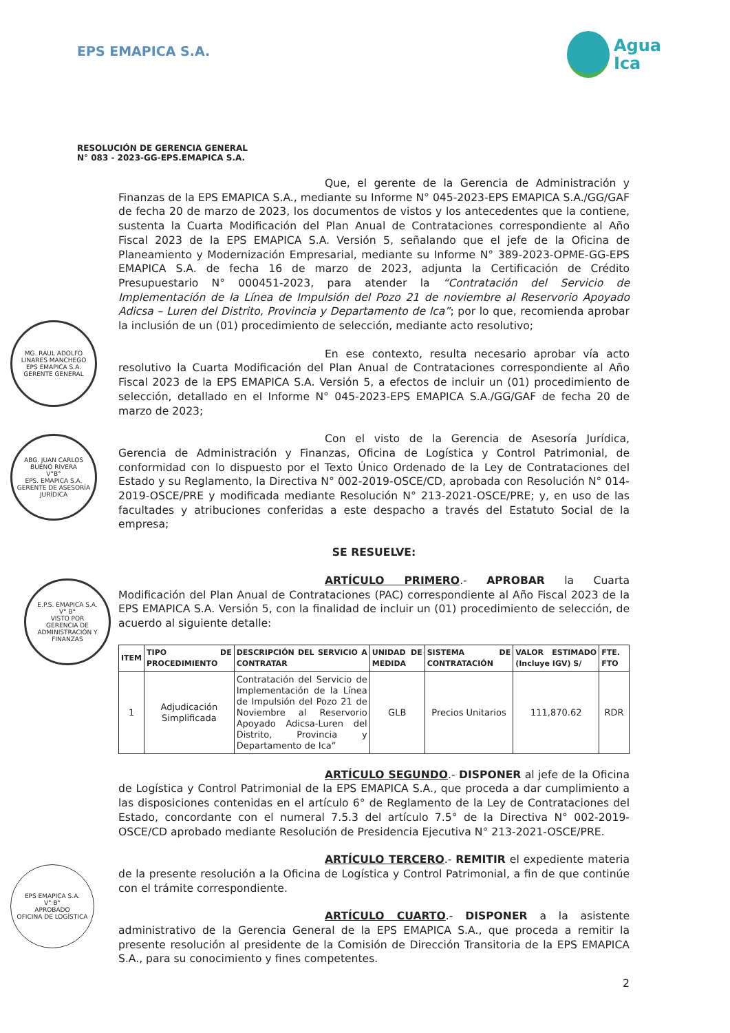EPS EMAPICA S.A.
Agua
Ica
RESOLUCIÓN DE GERENCIA GENERAL
N° 083 - 2023-GG-EPS.EMAPICA S.A.
Que, el gerente de la Gerencia de Administración y Finanzas de la EPS EMAPICA S.A., mediante su Informe N° 045-2023-EPS EMAPICA S.A./GG/GAF de fecha 20 de marzo de 2023, los documentos de vistos y los antecedentes que la contiene, sustenta la Cuarta Modificación del Plan Anual de Contrataciones correspondiente al Año Fiscal 2023 de la EPS EMAPICA S.A. Versión 5, señalando que el jefe de la Oficina de Planeamiento y Modernización Empresarial, mediante su Informe N° 389-2023-OPME-GG-EPS EMAPICA S.A. de fecha 16 de marzo de 2023, adjunta la Certificación de Crédito Presupuestario N° 000451-2023, para atender la “Contratación del Servicio de Implementación de la Línea de Impulsión del Pozo 21 de noviembre al Reservorio Apoyado Adicsa – Luren del Distrito, Provincia y Departamento de Ica”; por lo que, recomienda aprobar la inclusión de un (01) procedimiento de selección, mediante acto resolutivo;
En ese contexto, resulta necesario aprobar vía acto resolutivo la Cuarta Modificación del Plan Anual de Contrataciones correspondiente al Año Fiscal 2023 de la EPS EMAPICA S.A. Versión 5, a efectos de incluir un (01) procedimiento de selección, detallado en el Informe N° 045-2023-EPS EMAPICA S.A./GG/GAF de fecha 20 de marzo de 2023;
Con el visto de la Gerencia de Asesoría Jurídica, Gerencia de Administración y Finanzas, Oficina de Logística y Control Patrimonial, de conformidad con lo dispuesto por el Texto Único Ordenado de la Ley de Contrataciones del Estado y su Reglamento, la Directiva N° 002-2019-OSCE/CD, aprobada con Resolución N° 014-2019-OSCE/PRE y modificada mediante Resolución N° 213-2021-OSCE/PRE; y, en uso de las facultades y atribuciones conferidas a este despacho a través del Estatuto Social de la empresa;
SE RESUELVE:
ARTÍCULO PRIMERO.- APROBAR la Cuarta Modificación del Plan Anual de Contrataciones (PAC) correspondiente al Año Fiscal 2023 de la EPS EMAPICA S.A. Versión 5, con la finalidad de incluir un (01) procedimiento de selección, de acuerdo al siguiente detalle:
| ITEM | TIPO DE PROCEDIMIENTO | DESCRIPCIÓN DEL SERVICIO A CONTRATAR | UNIDAD DE MEDIDA | SISTEMA DE CONTRATACIÓN | VALOR ESTIMADO (Incluye IGV) S/ | FTE. FTO |
| --- | --- | --- | --- | --- | --- | --- |
| 1 | Adjudicación Simplificada | Contratación del Servicio de Implementación de la Línea de Impulsión del Pozo 21 de Noviembre al Reservorio Apoyado Adicsa-Luren del Distrito, Provincia y Departamento de Ica” | GLB | Precios Unitarios | 111,870.62 | RDR |
ARTÍCULO SEGUNDO.- DISPONER al jefe de la Oficina de Logística y Control Patrimonial de la EPS EMAPICA S.A., que proceda a dar cumplimiento a las disposiciones contenidas en el artículo 6° de Reglamento de la Ley de Contrataciones del Estado, concordante con el numeral 7.5.3 del artículo 7.5° de la Directiva N° 002-2019-OSCE/CD aprobado mediante Resolución de Presidencia Ejecutiva N° 213-2021-OSCE/PRE.
ARTÍCULO TERCERO.- REMITIR el expediente materia de la presente resolución a la Oficina de Logística y Control Patrimonial, a fin de que continúe con el trámite correspondiente.
ARTÍCULO CUARTO.- DISPONER a la asistente administrativo de la Gerencia General de la EPS EMAPICA S.A., que proceda a remitir la presente resolución al presidente de la Comisión de Dirección Transitoria de la EPS EMAPICA S.A., para su conocimiento y fines competentes.
2
MG. RAUL ADOLFO LINARES MANCHEGO
EPS EMAPICA S.A.
GERENTE GENERAL
ABG. JUAN CARLOS BUENO RIVERA
V°B°
EPS. EMAPICA S.A.
GERENTE DE ASESORÍA JURÍDICA
E.P.S. EMAPICA S.A.
V° B°
VISTO POR
GERENCIA DE ADMINISTRACIÓN Y FINANZAS
EPS EMAPICA S.A.
V° B°
APROBADO
OFICINA DE LOGÍSTICA